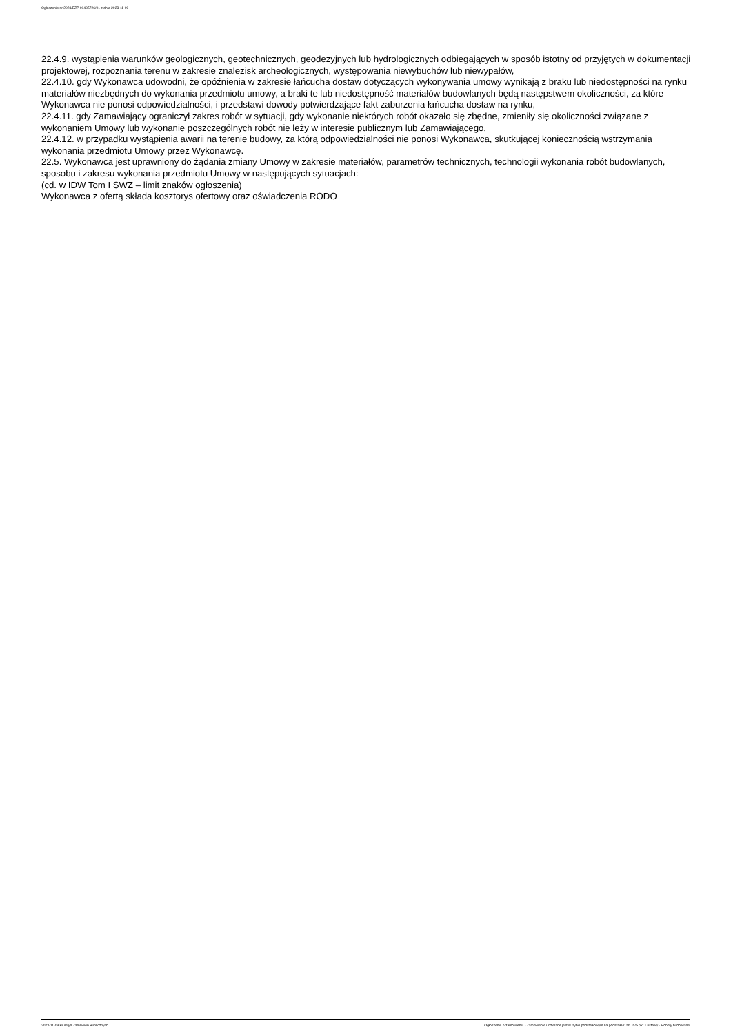Ogłoszenie nr 2023/BZP 00485726/01 z dnia 2023-11-09
22.4.9. wystąpienia warunków geologicznych, geotechnicznych, geodezyjnych lub hydrologicznych odbiegających w sposób istotny od przyjętych w dokumentacji projektowej, rozpoznania terenu w zakresie znalezisk archeologicznych, występowania niewybuchów lub niewypałów,
22.4.10. gdy Wykonawca udowodni, że opóźnienia w zakresie łańcucha dostaw dotyczących wykonywania umowy wynikają z braku lub niedostępności na rynku materiałów niezbędnych do wykonania przedmiotu umowy, a braki te lub niedostępność materiałów budowlanych będą następstwem okoliczności, za które Wykonawca nie ponosi odpowiedzialności, i przedstawi dowody potwierdzające fakt zaburzenia łańcucha dostaw na rynku,
22.4.11. gdy Zamawiający ograniczył zakres robót w sytuacji, gdy wykonanie niektórych robót okazało się zbędne, zmieniły się okoliczności związane z wykonaniem Umowy lub wykonanie poszczególnych robót nie leży w interesie publicznym lub Zamawiającego,
22.4.12. w przypadku wystąpienia awarii na terenie budowy, za którą odpowiedzialności nie ponosi Wykonawca, skutkującej koniecznością wstrzymania wykonania przedmiotu Umowy przez Wykonawcę.
22.5. Wykonawca jest uprawniony do żądania zmiany Umowy w zakresie materiałów, parametrów technicznych, technologii wykonania robót budowlanych, sposobu i zakresu wykonania przedmiotu Umowy w następujących sytuacjach:
(cd. w IDW Tom I SWZ – limit znaków ogłoszenia)
Wykonawca z ofertą składa kosztorys ofertowy oraz oświadczenia RODO
2023-11-09 Biuletyn Zamówień Publicznych Ogłoszenie o zamówieniu - Zamówienie udzielane jest w trybie podstawowym na podstawie: art. 275 pkt 1 ustawy - Roboty budowlane